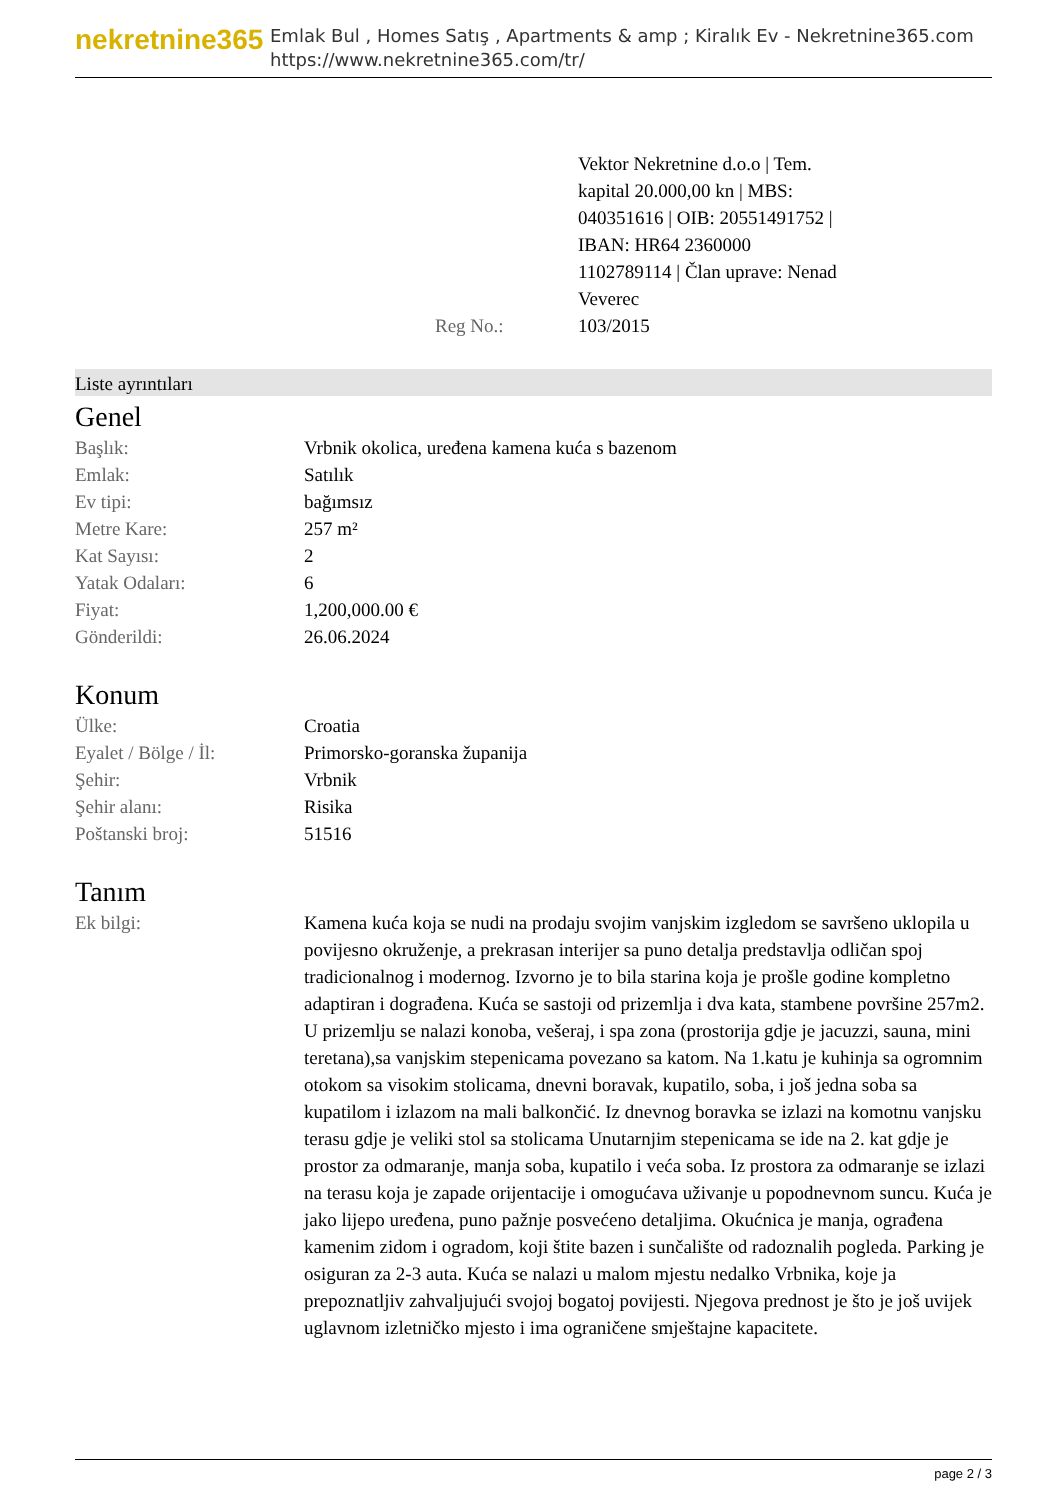nekretnine365
Emlak Bul , Homes Satış , Apartments & amp ; Kiralık Ev - Nekretnine365.com
https://www.nekretnine365.com/tr/
| | Reg No.: | Vektor Nekretnine d.o.o / Tem. kapital 20.000,00 kn / MBS: 040351616 / OIB: 20551491752 / IBAN: HR64 2360000 1102789114 / Član uprave: Nenad Veverec 103/2015 | |
Liste ayrıntıları
Genel
| Başlık: | Vrbnik okolica, uređena kamena kuća s bazenom |
| Emlak: | Satılık |
| Ev tipi: | bağımsız |
| Metre Kare: | 257 m² |
| Kat Sayısı: | 2 |
| Yatak Odaları: | 6 |
| Fiyat: | 1,200,000.00 € |
| Gönderildi: | 26.06.2024 |
Konum
| Ülke: | Croatia |
| Eyalet / Bölge / İl: | Primorsko-goranska županija |
| Şehir: | Vrbnik |
| Şehir alanı: | Risika |
| Poštanski broj: | 51516 |
Tanım
| Ek bilgi: | Kamena kuća koja se nudi na prodaju svojim vanjskim izgledom se savršeno uklopila u povijesno okruženje, a prekrasan interijer sa puno detalja predstavlja odličan spoj tradicionalnog i modernog. Izvorno je to bila starina koja je prošle godine kompletno adaptiran i dograđena. Kuća se sastoji od prizemlja i dva kata, stambene površine 257m2. U prizemlju se nalazi konoba, vešeraj, i spa zona (prostorija gdje je jacuzzi, sauna, mini teretana),sa vanjskim stepenicama povezano sa katom. Na 1.katu je kuhinja sa ogromnim otokom sa visokim stolicama, dnevni boravak, kupatilo, soba, i još jedna soba sa kupatilom i izlazom na mali balkončić. Iz dnevnog boravka se izlazi na komotnu vanjsku terasu gdje je veliki stol sa stolicama Unutarnjim stepenicama se ide na 2. kat gdje je prostor za odmaranje, manja soba, kupatilo i veća soba. Iz prostora za odmaranje se izlazi na terasu koja je zapade orijentacije i omogućava uživanje u popodnevnom suncu. Kuća je jako lijepo uređena, puno pažnje posvećeno detaljima. Okućnica je manja, ograđena kamenim zidom i ogradom, koji štite bazen i sunčalište od radoznalih pogleda. Parking je osiguran za 2-3 auta. Kuća se nalazi u malom mjestu nedalko Vrbnika, koje ja prepoznatljiv zahvaljujući svojoj bogatoj povijesti. Njegova prednost je što je još uvijek uglavnom izletničko mjesto i ima ograničene smještajne kapacitete. |
page 2 / 3